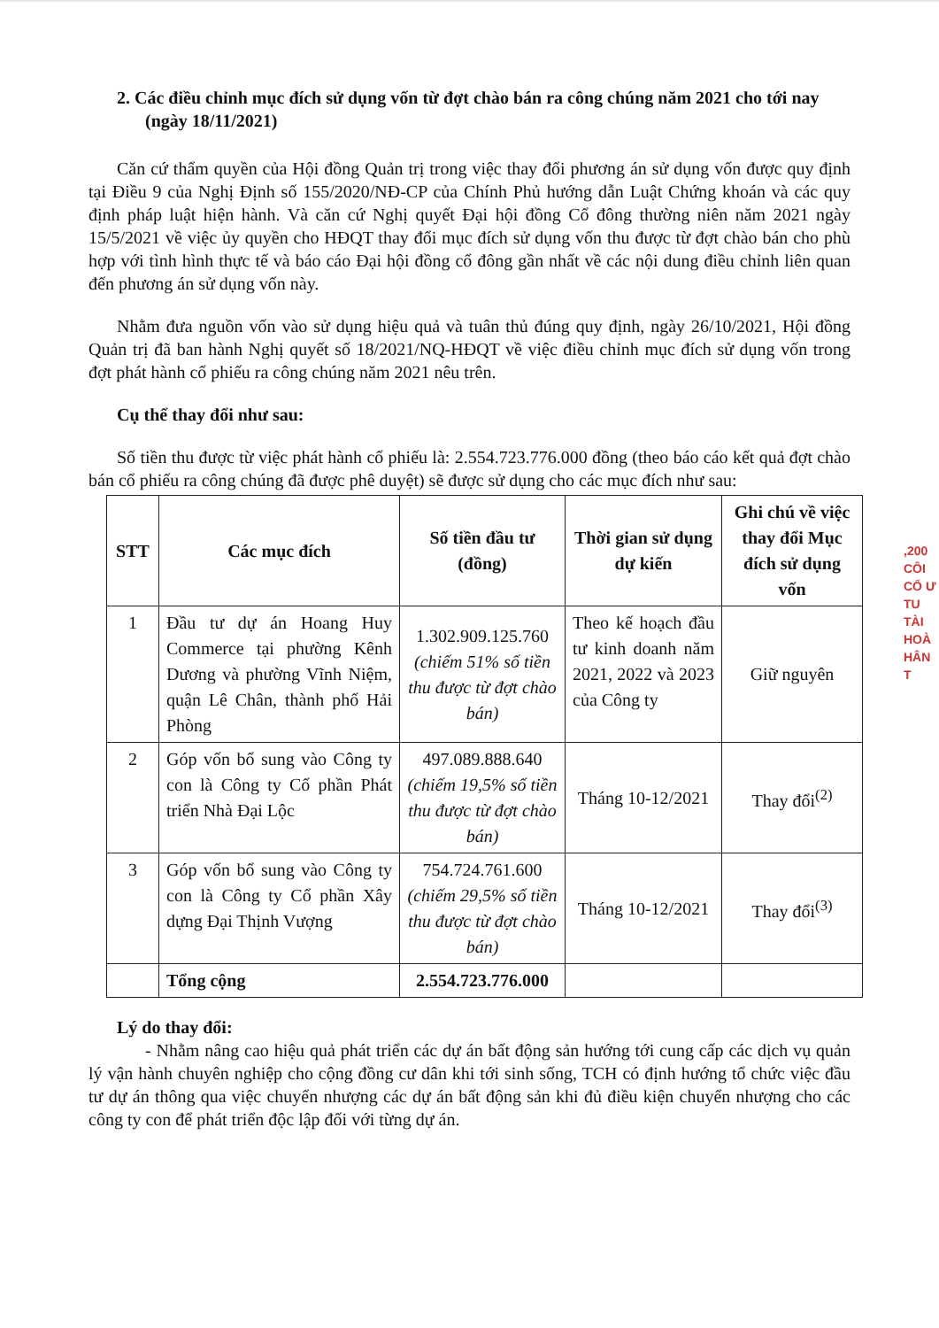2. Các điều chỉnh mục đích sử dụng vốn từ đợt chào bán ra công chúng năm 2021 cho tới nay (ngày 18/11/2021)
Căn cứ thẩm quyền của Hội đồng Quản trị trong việc thay đổi phương án sử dụng vốn được quy định tại Điều 9 của Nghị Định số 155/2020/NĐ-CP của Chính Phủ hướng dẫn Luật Chứng khoán và các quy định pháp luật hiện hành. Và căn cứ Nghị quyết Đại hội đồng Cổ đông thường niên năm 2021 ngày 15/5/2021 về việc ủy quyền cho HĐQT thay đổi mục đích sử dụng vốn thu được từ đợt chào bán cho phù hợp với tình hình thực tế và báo cáo Đại hội đồng cổ đông gần nhất về các nội dung điều chỉnh liên quan đến phương án sử dụng vốn này.
Nhằm đưa nguồn vốn vào sử dụng hiệu quả và tuân thủ đúng quy định, ngày 26/10/2021, Hội đồng Quản trị đã ban hành Nghị quyết số 18/2021/NQ-HĐQT về việc điều chỉnh mục đích sử dụng vốn trong đợt phát hành cổ phiếu ra công chúng năm 2021 nêu trên.
Cụ thể thay đổi như sau:
Số tiền thu được từ việc phát hành cổ phiếu là: 2.554.723.776.000 đồng (theo báo cáo kết quả đợt chào bán cổ phiếu ra công chúng đã được phê duyệt) sẽ được sử dụng cho các mục đích như sau:
| STT | Các mục đích | Số tiền đầu tư (đồng) | Thời gian sử dụng dự kiến | Ghi chú về việc thay đổi Mục đích sử dụng vốn |
| --- | --- | --- | --- | --- |
| 1 | Đầu tư dự án Hoang Huy Commerce tại phường Kênh Dương và phường Vĩnh Niệm, quận Lê Chân, thành phố Hải Phòng | 1.302.909.125.760 (chiếm 51% số tiền thu được từ đợt chào bán) | Theo kế hoạch đầu tư kinh doanh năm 2021, 2022 và 2023 của Công ty | Giữ nguyên |
| 2 | Góp vốn bổ sung vào Công ty con là Công ty Cổ phần Phát triển Nhà Đại Lộc | 497.089.888.640 (chiếm 19,5% số tiền thu được từ đợt chào bán) | Tháng 10-12/2021 | Thay đổi<sup>(2)</sup> |
| 3 | Góp vốn bổ sung vào Công ty con là Công ty Cổ phần Xây dựng Đại Thịnh Vượng | 754.724.761.600 (chiếm 29,5% số tiền thu được từ đợt chào bán) | Tháng 10-12/2021 | Thay đổi<sup>(3)</sup> |
| | Tổng cộng | 2.554.723.776.000 | | |
Lý do thay đổi:
- Nhằm nâng cao hiệu quả phát triển các dự án bất động sản hướng tới cung cấp các dịch vụ quản lý vận hành chuyên nghiệp cho cộng đồng cư dân khi tới sinh sống, TCH có định hướng tổ chức việc đầu tư dự án thông qua việc chuyển nhượng các dự án bất động sản khi đủ điều kiện chuyển nhượng cho các công ty con để phát triển độc lập đối với từng dự án.
,200 CÔI CỔ Ư TU TÀI HOÀ HÂN T